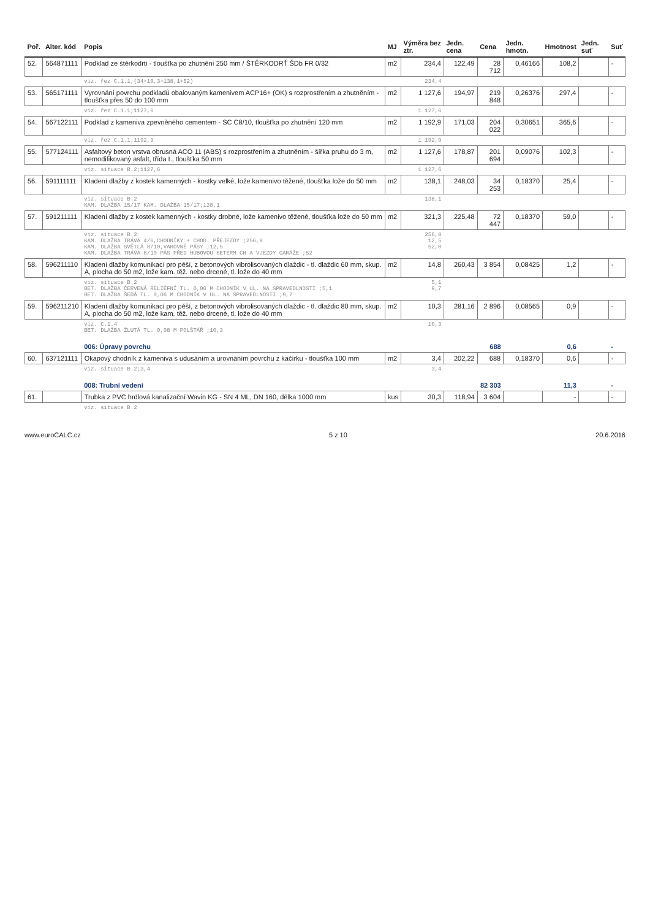| Poř. | Alter. kód | Popis | MJ | Výměra bez ztr. | Jedn. cena | Cena | Jedn. hmotn. | Hmotnost | Jedn. suť | Suť |
| --- | --- | --- | --- | --- | --- | --- | --- | --- | --- | --- |
| 52. | 564871111 | Podklad ze štěrkodrti - tloušťka po zhutnění 250 mm / ŠTĚRKODRŤ ŠDb FR 0/32 | m2 | 234,4 | 122,49 | 28 712 | 0,46166 | 108,2 | | - |
| | | viz. řez C.1.1;(34+10,3+138,1+52) | | 234,4 | | | | | | |
| 53. | 565171111 | Vyrovnání povrchu podkladů obalovaným kamenivem ACP16+ (OK) s rozprostřením a zhutněním - tloušťka přes 50 do 100 mm | m2 | 1 127,6 | 194,97 | 219 848 | 0,26376 | 297,4 | | - |
| | | viz. řez C.1.1;1127,6 | | 1 127,6 | | | | | | |
| 54. | 567122111 | Podklad z kameniva zpevněného cementem - SC C8/10, tloušťka po zhutnění 120 mm | m2 | 1 192,9 | 171,03 | 204 022 | 0,30651 | 365,6 | | - |
| | | viz. řez C.1.1;1192,9 | | 1 192,9 | | | | | | |
| 55. | 577124111 | Asfaltový beton vrstva obrusná ACO 11 (ABS) s rozprostřením a zhutněním - šířka pruhu do 3 m, nemodifikovaný asfalt, třída I., tloušťka 50 mm | m2 | 1 127,6 | 178,87 | 201 694 | 0,09076 | 102,3 | | - |
| | | viz. situace B.2;1127,6 | | 1 127,6 | | | | | | |
| 56. | 591111111 | Kladení dlažby z kostek kamenných - kostky velké, lože kamenivo těžené, tloušťka lože do 50 mm | m2 | 138,1 | 248,03 | 34 253 | 0,18370 | 25,4 | | - |
| | | viz. situace B.2 KAM. DLAŽBA 15/17 KAM. DLAŽBA 15/17;138,1 | | 138,1 | | | | | | |
| 57. | 591211111 | Kladení dlažby z kostek kamenných - kostky drobné, lože kamenivo těžené, tloušťka lože do 50 mm | m2 | 321,3 | 225,48 | 72 447 | 0,18370 | 59,0 | | - |
| | | viz. situace B.2 KAM. DLAŽBA TRÁVA 4/6,CHODNÍKY + CHOD. PŘEJEZDY ;256,8 KAM. DLAŽBA SVĚTLÁ 8/10,VAROVNÉ PÁSY ;12,5 KAM. DLAŽBA TRÁVA 8/10 PÁS PŘED HUBOVOU SETERM CH A VJEZDY GARÁŽE ;52 | | 256,8 12,5 52,0 | | | | | | |
| 58. | 596211110 | Kladení dlažby komunikací pro pěší, z betonových vibrolisovaných dlaždic - tl. dlaždic 60 mm, skup. A, plocha do 50 m2, lože kam. těž. nebo drcené, tl. lože do 40 mm | m2 | 14,8 | 260,43 | 3 854 | 0,08425 | 1,2 | | - |
| | | viz. situace B.2 BET. DLAŽBA ČERVENÁ RELIÉFNÍ TL. 0,06 M CHODNÍK V UL. NA SPRAVEDLNOSTI ;5,1 BET. DLAŽBA ŠEDÁ TL. 0,06 M CHODNÍK V UL. NA SPRAVEDLNOSTI ;9,7 | | 5,1 9,7 | | | | | | |
| 59. | 596211210 | Kladení dlažby komunikací pro pěší, z betonových vibrolisovaných dlaždic - tl. dlaždic 80 mm, skup. A, plocha do 50 m2, lože kam. těž. nebo drcené, tl. lože do 40 mm | m2 | 10,3 | 281,16 | 2 896 | 0,08565 | 0,9 | | - |
| | | viz. C.1.4 BET. DLAŽBA ŽLUTÁ TL. 0,08 M POLŠTÁŘ ;10,3 | | 10,3 | | | | | | |
| | | 006: Úpravy povrchu | | | | 688 | | 0,6 | | - |
| 60. | 637121111 | Okapový chodník z kameniva s udusáním a urovnáním povrchu z kačírku - tloušťka 100 mm | m2 | 3,4 | 202,22 | 688 | 0,18370 | 0,6 | | - |
| | | viz. situace B.2;3,4 | | 3,4 | | | | | | |
| | | 008: Trubní vedení | | | | 82 303 | | 11,3 | | - |
| 61. | | Trubka z PVC hrdlová kanalizační Wavin KG - SN 4 ML, DN 160, délka 1000 mm | kus | 30,3 | 118,94 | 3 604 | | - | | - |
| | | viz. situace B.2 | | | | | | | | |
www.euroCALC.cz 5 z 10 20.6.2016